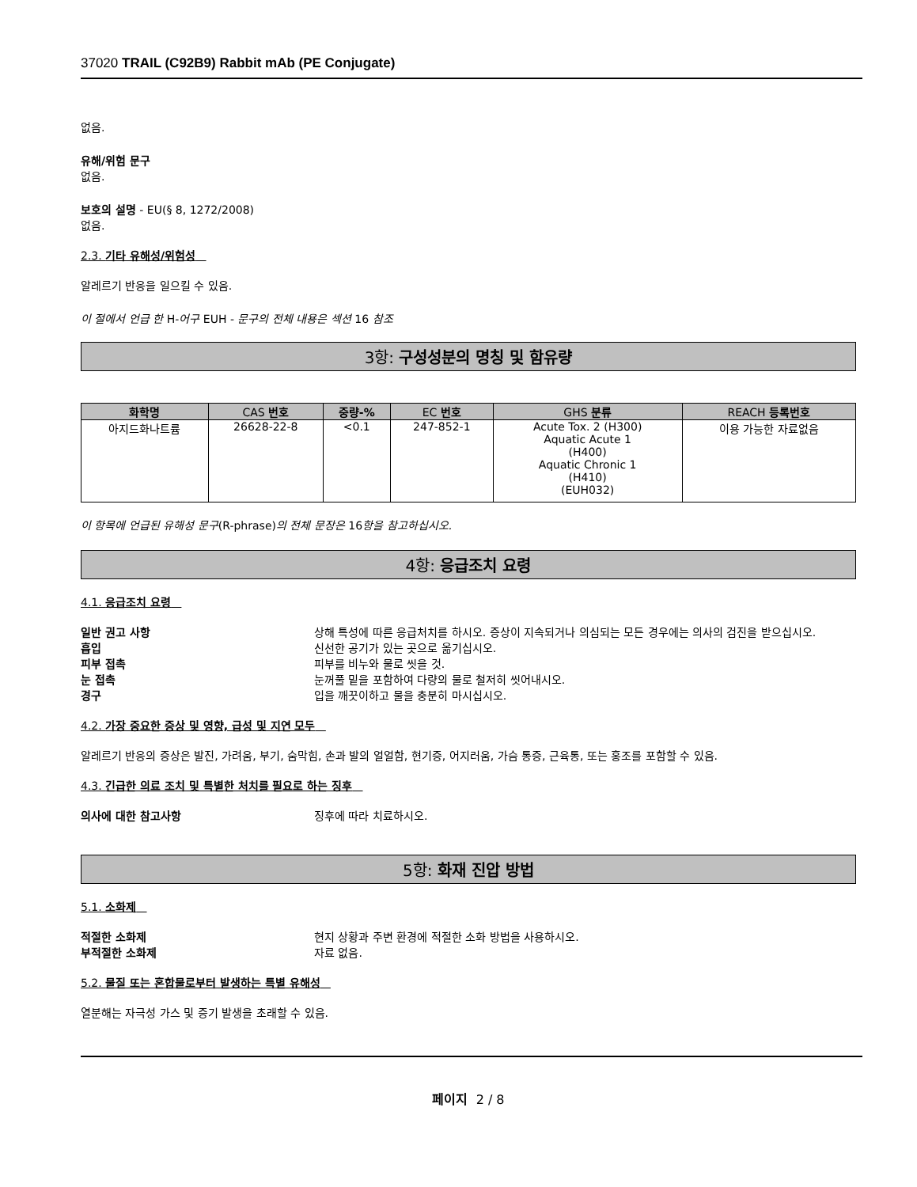37020 TRAIL (C92B9) Rabbit mAb (PE Conjugate)
없음.
유해/위험 문구
없음.
보호의 설명 - EU(§ 8, 1272/2008)
없음.
2.3. 기타 유해성/위험성
알레르기 반응을 일으킬 수 있음.
이 절에서 언급 한 H-어구 EUH - 문구의 전체 내용은 섹션 16 참조
3항: 구성성분의 명칭 및 함유량
| 화학명 | CAS 번호 | 중량-% | EC 번호 | GHS 분류 | REACH 등록번호 |
| --- | --- | --- | --- | --- | --- |
| 아지드화나트륨 | 26628-22-8 | <0.1 | 247-852-1 | Acute Tox. 2 (H300) Aquatic Acute 1 (H400) Aquatic Chronic 1 (H410) (EUH032) | 이용 가능한 자료없음 |
이 항목에 언급된 유해성 문구(R-phrase)의 전체 문장은 16항을 참고하십시오.
4항: 응급조치 요령
4.1. 응급조치 요령
일반 권고 사항 상해 특성에 따른 응급처치를 하시오. 증상이 지속되거나 의심되는 모든 경우에는 의사의 검진을 받으십시오.
흡입 신선한 공기가 있는 곳으로 옮기십시오.
피부 접촉 피부를 비누와 물로 씻을 것.
눈 접촉 눈꺼풀 밑을 포함하여 다량의 물로 철저히 씻어내시오.
경구 입을 깨끗이하고 물을 충분히 마시십시오.
4.2. 가장 중요한 증상 및 영향, 급성 및 지연 모두
알레르기 반응의 증상은 발진, 가려움, 부기, 숨막힘, 손과 발의 얼얼함, 현기증, 어지러움, 가슴 통증, 근육통, 또는 홍조를 포함할 수 있음.
4.3. 긴급한 의료 조치 및 특별한 처치를 필요로 하는 징후
의사에 대한 참고사항 징후에 따라 치료하시오.
5항: 화재 진압 방법
5.1. 소화제
적절한 소화제 현지 상황과 주변 환경에 적절한 소화 방법을 사용하시오.
부적절한 소화제 자료 없음.
5.2. 물질 또는 혼합물로부터 발생하는 특별 유해성
열분해는 자극성 가스 및 증기 발생을 초래할 수 있음.
페이지 2 / 8